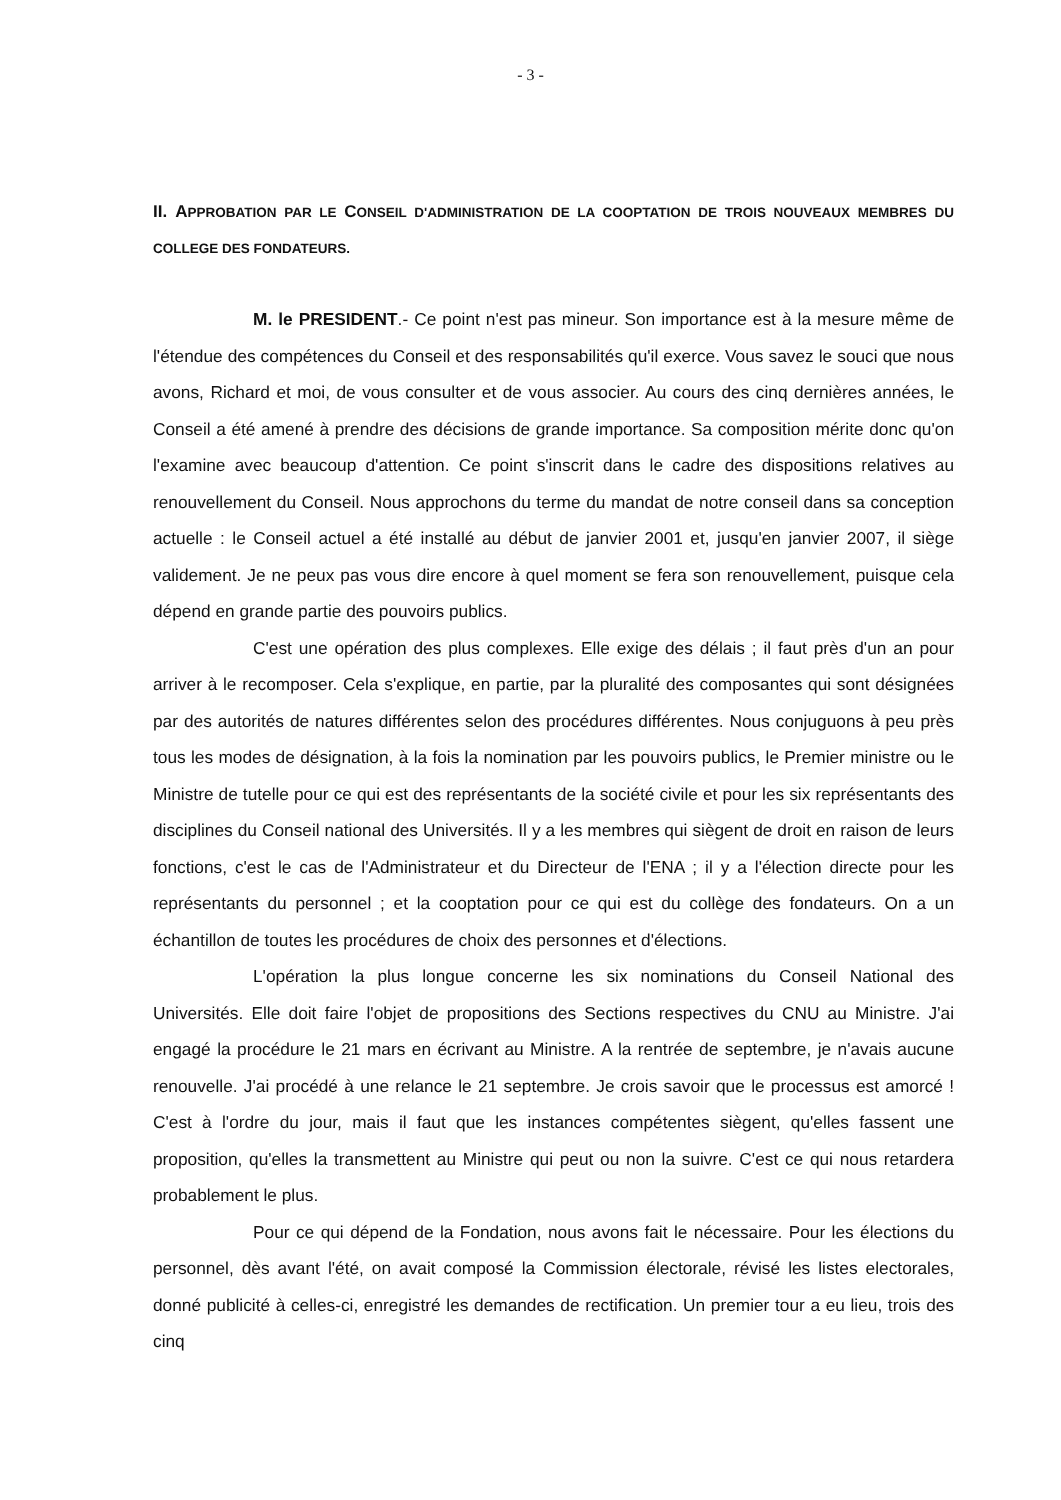- 3 -
II. APPROBATION PAR LE CONSEIL D'ADMINISTRATION DE LA COOPTATION DE TROIS NOUVEAUX MEMBRES DU COLLEGE DES FONDATEURS.
M. le PRESIDENT.- Ce point n'est pas mineur. Son importance est à la mesure même de l'étendue des compétences du Conseil et des responsabilités qu'il exerce. Vous savez le souci que nous avons, Richard et moi, de vous consulter et de vous associer. Au cours des cinq dernières années, le Conseil a été amené à prendre des décisions de grande importance. Sa composition mérite donc qu'on l'examine avec beaucoup d'attention. Ce point s'inscrit dans le cadre des dispositions relatives au renouvellement du Conseil. Nous approchons du terme du mandat de notre conseil dans sa conception actuelle : le Conseil actuel a été installé au début de janvier 2001 et, jusqu'en janvier 2007, il siège validement. Je ne peux pas vous dire encore à quel moment se fera son renouvellement, puisque cela dépend en grande partie des pouvoirs publics.
C'est une opération des plus complexes. Elle exige des délais ; il faut près d'un an pour arriver à le recomposer. Cela s'explique, en partie, par la pluralité des composantes qui sont désignées par des autorités de natures différentes selon des procédures différentes. Nous conjuguons à peu près tous les modes de désignation, à la fois la nomination par les pouvoirs publics, le Premier ministre ou le Ministre de tutelle pour ce qui est des représentants de la société civile et pour les six représentants des disciplines du Conseil national des Universités. Il y a les membres qui siègent de droit en raison de leurs fonctions, c'est le cas de l'Administrateur et du Directeur de l'ENA ; il y a l'élection directe pour les représentants du personnel ; et la cooptation pour ce qui est du collège des fondateurs. On a un échantillon de toutes les procédures de choix des personnes et d'élections.
L'opération la plus longue concerne les six nominations du Conseil National des Universités. Elle doit faire l'objet de propositions des Sections respectives du CNU au Ministre. J'ai engagé la procédure le 21 mars en écrivant au Ministre. A la rentrée de septembre, je n'avais aucune renouvelle. J'ai procédé à une relance le 21 septembre. Je crois savoir que le processus est amorcé ! C'est à l'ordre du jour, mais il faut que les instances compétentes siègent, qu'elles fassent une proposition, qu'elles la transmettent au Ministre qui peut ou non la suivre. C'est ce qui nous retardera probablement le plus.
Pour ce qui dépend de la Fondation, nous avons fait le nécessaire. Pour les élections du personnel, dès avant l'été, on avait composé la Commission électorale, révisé les listes electorales, donné publicité à celles-ci, enregistré les demandes de rectification. Un premier tour a eu lieu, trois des cinq